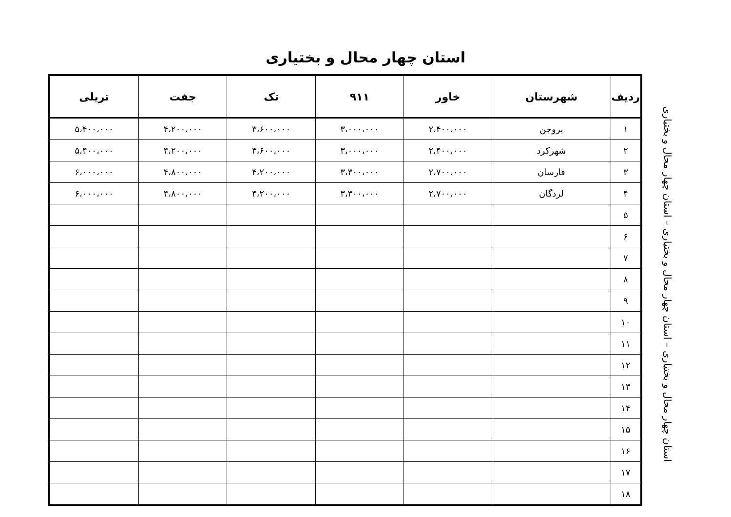استان چهار محال و بختیاری
| ردیف | شهرستان | خاور | ۹۱۱ | تک | جفت | تریلی |
| --- | --- | --- | --- | --- | --- | --- |
| ۱ | بروجن | ۲،۴۰۰،۰۰۰ | ۳،۰۰۰،۰۰۰ | ۳،۶۰۰،۰۰۰ | ۴،۲۰۰،۰۰۰ | ۵،۴۰۰،۰۰۰ |
| ۲ | شهرکرد | ۲،۴۰۰،۰۰۰ | ۳،۰۰۰،۰۰۰ | ۳،۶۰۰،۰۰۰ | ۴،۲۰۰،۰۰۰ | ۵،۴۰۰،۰۰۰ |
| ۳ | فارسان | ۲،۷۰۰،۰۰۰ | ۳،۳۰۰،۰۰۰ | ۴،۲۰۰،۰۰۰ | ۴،۸۰۰،۰۰۰ | ۶،۰۰۰،۰۰۰ |
| ۴ | لردگان | ۲،۷۰۰،۰۰۰ | ۳،۳۰۰،۰۰۰ | ۴،۲۰۰،۰۰۰ | ۴،۸۰۰،۰۰۰ | ۶،۰۰۰،۰۰۰ |
| ۵ | | | | | | |
| ۶ | | | | | | |
| ۷ | | | | | | |
| ۸ | | | | | | |
| ۹ | | | | | | |
| ۱۰ | | | | | | |
| ۱۱ | | | | | | |
| ۱۲ | | | | | | |
| ۱۳ | | | | | | |
| ۱۴ | | | | | | |
| ۱۵ | | | | | | |
| ۱۶ | | | | | | |
| ۱۷ | | | | | | |
| ۱۸ | | | | | | |
استان چهار محال و بختیاری – استان چهار محال و بختیاری – استان چهار محال و بختیاری